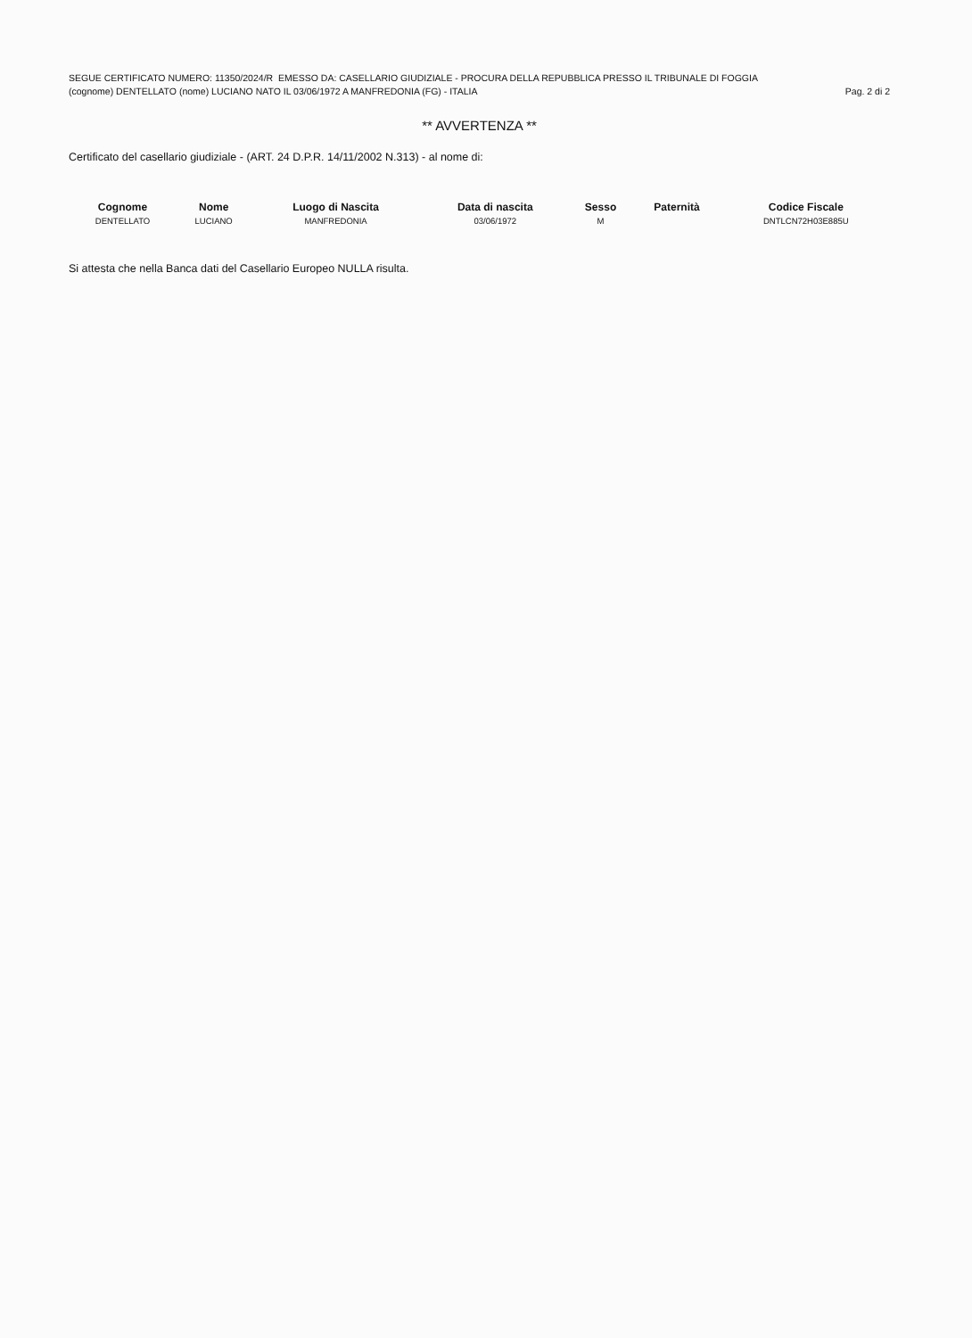SEGUE CERTIFICATO NUMERO: 11350/2024/R EMESSO DA: CASELLARIO GIUDIZIALE - PROCURA DELLA REPUBBLICA PRESSO IL TRIBUNALE DI FOGGIA
(cognome) DENTELLATO (nome) LUCIANO NATO IL 03/06/1972 A MANFREDONIA (FG) - ITALIA Pag. 2 di 2
** AVVERTENZA **
Certificato del casellario giudiziale - (ART. 24 D.P.R. 14/11/2002 N.313) - al nome di:
| Cognome | Nome | Luogo di Nascita | Data di nascita | Sesso | Paternità | Codice Fiscale |
| --- | --- | --- | --- | --- | --- | --- |
| DENTELLATO | LUCIANO | MANFREDONIA | 03/06/1972 | M | | DNTLCN72H03E885U |
Si attesta che nella Banca dati del Casellario Europeo NULLA risulta.